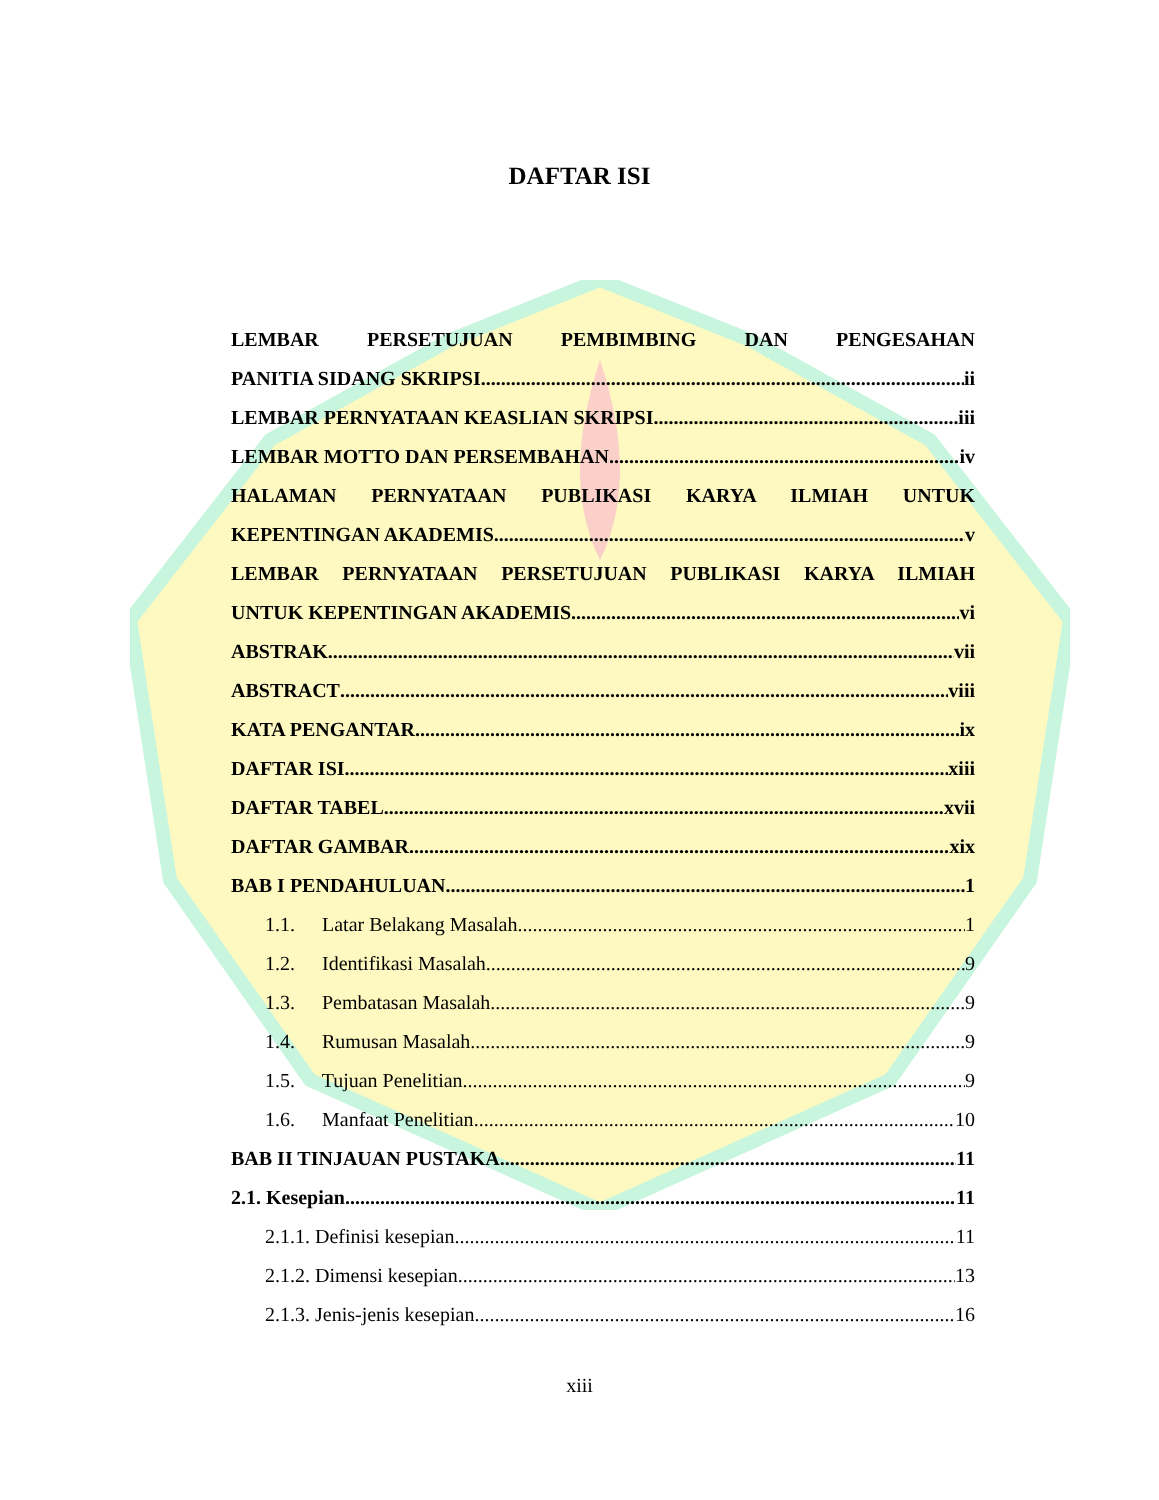DAFTAR ISI
LEMBAR PERSETUJUAN PEMBIMBING DAN PENGESAHAN
PANITIA SIDANG SKRIPSI ii
LEMBAR PERNYATAAN KEASLIAN SKRIPSI iii
LEMBAR MOTTO DAN PERSEMBAHAN iv
HALAMAN PERNYATAAN PUBLIKASI KARYA ILMIAH UNTUK
KEPENTINGAN AKADEMIS v
LEMBAR PERNYATAAN PERSETUJUAN PUBLIKASI KARYA ILMIAH
UNTUK KEPENTINGAN AKADEMIS vi
ABSTRAK vii
ABSTRACT viii
KATA PENGANTAR ix
DAFTAR ISI xiii
DAFTAR TABEL xvii
DAFTAR GAMBAR xix
BAB I PENDAHULUAN 1
1.1. Latar Belakang Masalah 1
1.2. Identifikasi Masalah 9
1.3. Pembatasan Masalah 9
1.4. Rumusan Masalah 9
1.5. Tujuan Penelitian 9
1.6. Manfaat Penelitian 10
BAB II TINJAUAN PUSTAKA 11
2.1. Kesepian 11
2.1.1. Definisi kesepian 11
2.1.2. Dimensi kesepian 13
2.1.3. Jenis-jenis kesepian 16
xiii